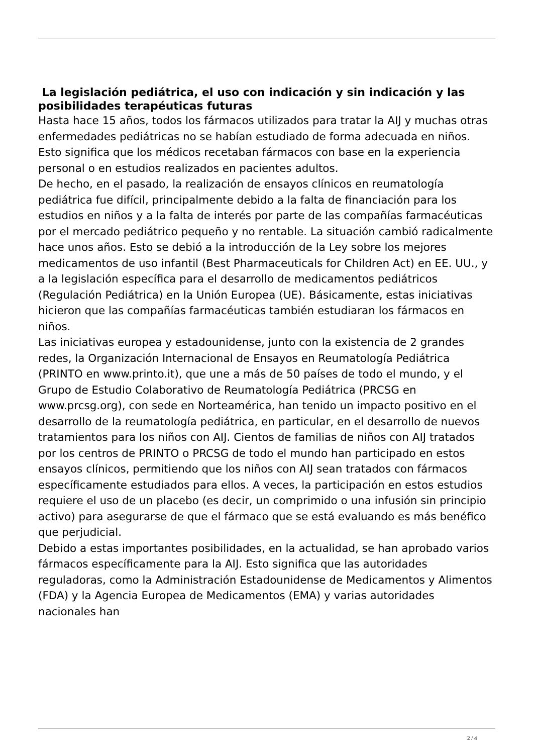La legislación pediátrica, el uso con indicación y sin indicación y las posibilidades terapéuticas futuras
Hasta hace 15 años, todos los fármacos utilizados para tratar la AIJ y muchas otras enfermedades pediátricas no se habían estudiado de forma adecuada en niños. Esto significa que los médicos recetaban fármacos con base en la experiencia personal o en estudios realizados en pacientes adultos.
De hecho, en el pasado, la realización de ensayos clínicos en reumatología pediátrica fue difícil, principalmente debido a la falta de financiación para los estudios en niños y a la falta de interés por parte de las compañías farmacéuticas por el mercado pediátrico pequeño y no rentable. La situación cambió radicalmente hace unos años. Esto se debió a la introducción de la Ley sobre los mejores medicamentos de uso infantil (Best Pharmaceuticals for Children Act) en EE. UU., y a la legislación específica para el desarrollo de medicamentos pediátricos (Regulación Pediátrica) en la Unión Europea (UE). Básicamente, estas iniciativas hicieron que las compañías farmacéuticas también estudiaran los fármacos en niños.
Las iniciativas europea y estadounidense, junto con la existencia de 2 grandes redes, la Organización Internacional de Ensayos en Reumatología Pediátrica (PRINTO en www.printo.it), que une a más de 50 países de todo el mundo, y el Grupo de Estudio Colaborativo de Reumatología Pediátrica (PRCSG en www.prcsg.org), con sede en Norteamérica, han tenido un impacto positivo en el desarrollo de la reumatología pediátrica, en particular, en el desarrollo de nuevos tratamientos para los niños con AIJ. Cientos de familias de niños con AIJ tratados por los centros de PRINTO o PRCSG de todo el mundo han participado en estos ensayos clínicos, permitiendo que los niños con AIJ sean tratados con fármacos específicamente estudiados para ellos. A veces, la participación en estos estudios requiere el uso de un placebo (es decir, un comprimido o una infusión sin principio activo) para asegurarse de que el fármaco que se está evaluando es más benéfico que perjudicial.
Debido a estas importantes posibilidades, en la actualidad, se han aprobado varios fármacos específicamente para la AIJ. Esto significa que las autoridades reguladoras, como la Administración Estadounidense de Medicamentos y Alimentos (FDA) y la Agencia Europea de Medicamentos (EMA) y varias autoridades nacionales han
2 / 4